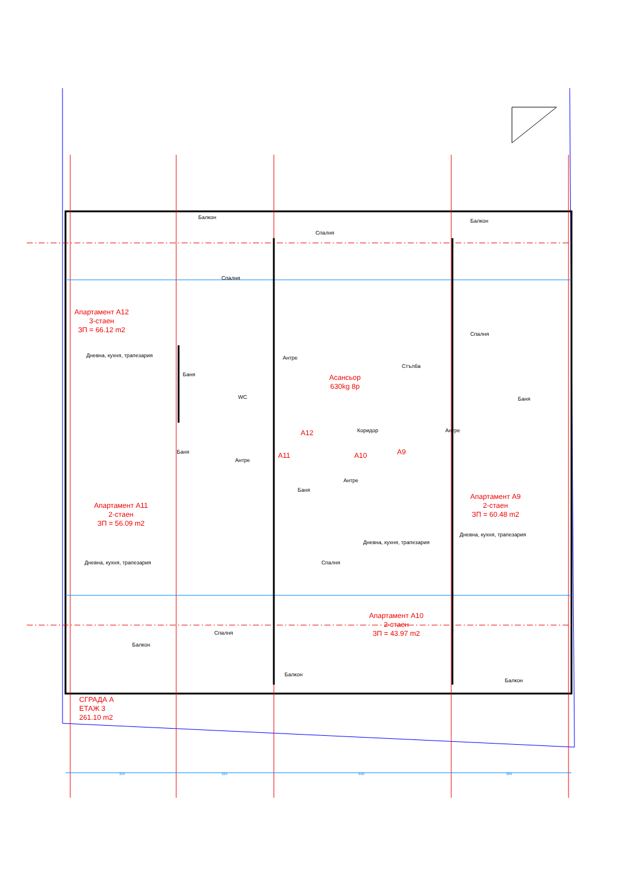Балкон
Спалня
Балкон
Спалня
Апартамент А12
3-стаен
ЗП = 66.12 m2
Дневна, кухня, трапезария Антре
Асансьор
630kg 8р
Стълба
Спалня
Баня
WC Баня
А12 Коридор Антре
А11 А10 А9
Баня
Антре
Антре
Баня
Апартамент А9
2-стаен
ЗП = 60.48 m2
Апартамент А11
2-стаен
ЗП = 56.09 m2
Дневна, кухня, трапезария
Дневна, кухня, трапезария
Дневна, кухня, трапезария Спалня
Апартамент А10
2-стаен
ЗП = 43.97 m2
Спалня
Балкон
Балкон
Балкон
СГРАДА А
ЕТАЖ 3
261.10 m2
355 325 590 389